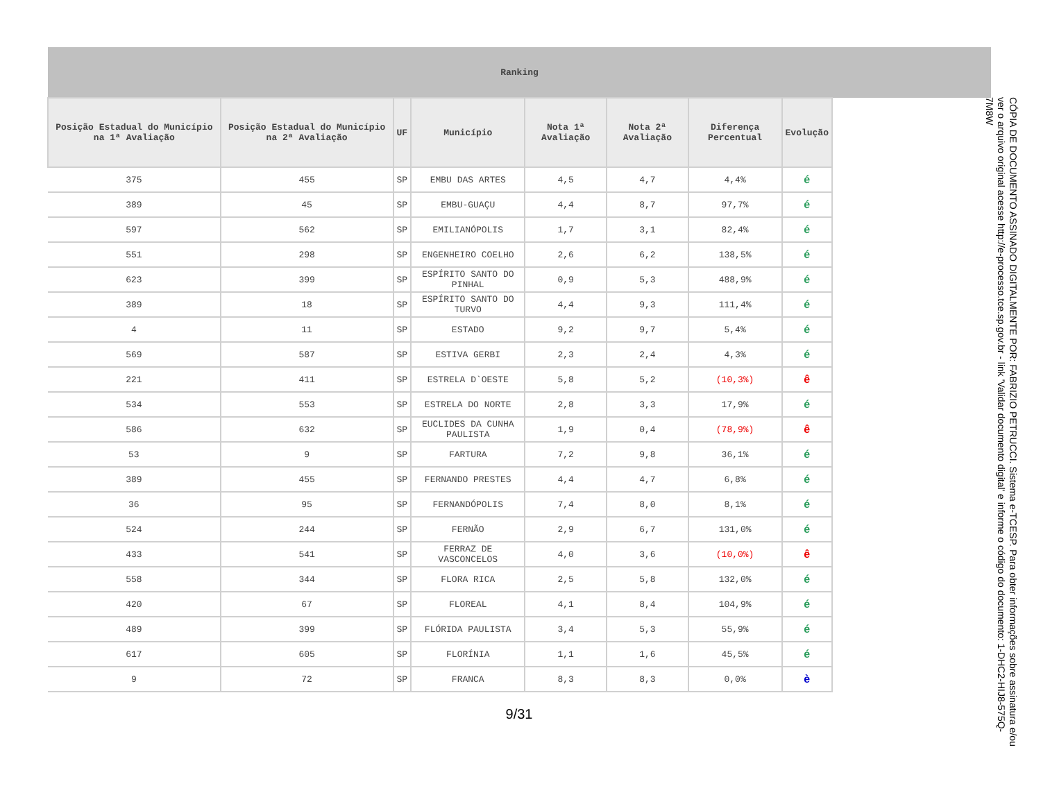| Ranking | | | | | | | | |
| --- | --- | --- | --- | --- | --- | --- | --- | --- |
| Posição Estadual do Município na 1ª Avaliação | Posição Estadual do Município na 2ª Avaliação | UF | Município | Nota 1ª Avaliação | Nota 2ª Avaliação | Diferença Percentual | Evolução | |
| 375 | 455 | SP | EMBU DAS ARTES | 4,5 | 4,7 | 4,4% | é | |
| 389 | 45 | SP | EMBU-GUAÇU | 4,4 | 8,7 | 97,7% | é | |
| 597 | 562 | SP | EMILIANÓPOLIS | 1,7 | 3,1 | 82,4% | é | |
| 551 | 298 | SP | ENGENHEIRO COELHO | 2,6 | 6,2 | 138,5% | é | |
| 623 | 399 | SP | ESPÍRITO SANTO DO PINHAL | 0,9 | 5,3 | 488,9% | é | |
| 389 | 18 | SP | ESPÍRITO SANTO DO TURVO | 4,4 | 9,3 | 111,4% | é | |
| 4 | 11 | SP | ESTADO | 9,2 | 9,7 | 5,4% | é | |
| 569 | 587 | SP | ESTIVA GERBI | 2,3 | 2,4 | 4,3% | é | |
| 221 | 411 | SP | ESTRELA D`OESTE | 5,8 | 5,2 | (10,3%) | ê | |
| 534 | 553 | SP | ESTRELA DO NORTE | 2,8 | 3,3 | 17,9% | é | |
| 586 | 632 | SP | EUCLIDES DA CUNHA PAULISTA | 1,9 | 0,4 | (78,9%) | ê | |
| 53 | 9 | SP | FARTURA | 7,2 | 9,8 | 36,1% | é | |
| 389 | 455 | SP | FERNANDO PRESTES | 4,4 | 4,7 | 6,8% | é | |
| 36 | 95 | SP | FERNANDÓPOLIS | 7,4 | 8,0 | 8,1% | é | |
| 524 | 244 | SP | FERNÃO | 2,9 | 6,7 | 131,0% | é | |
| 433 | 541 | SP | FERRAZ DE VASCONCELOS | 4,0 | 3,6 | (10,0%) | ê | |
| 558 | 344 | SP | FLORA RICA | 2,5 | 5,8 | 132,0% | é | |
| 420 | 67 | SP | FLOREAL | 4,1 | 8,4 | 104,9% | é | |
| 489 | 399 | SP | FLÓRIDA PAULISTA | 3,4 | 5,3 | 55,9% | é | |
| 617 | 605 | SP | FLORÍNIA | 1,1 | 1,6 | 45,5% | é | |
| 9 | 72 | SP | FRANCA | 8,3 | 8,3 | 0,0% | è | |
9/31
CÓPIA DE DOCUMENTO ASSINADO DIGITALMENTE POR: FABRIZIO PETRUCCI. Sistema e-TCESP. Para obter informações sobre assinatura e/ou ver o arquivo original acesse http://e-processo.tce.sp.gov.br - link 'Validar documento digital' e informe o código do documento: 1-DHC2-HIJ8-575Q-7M8W